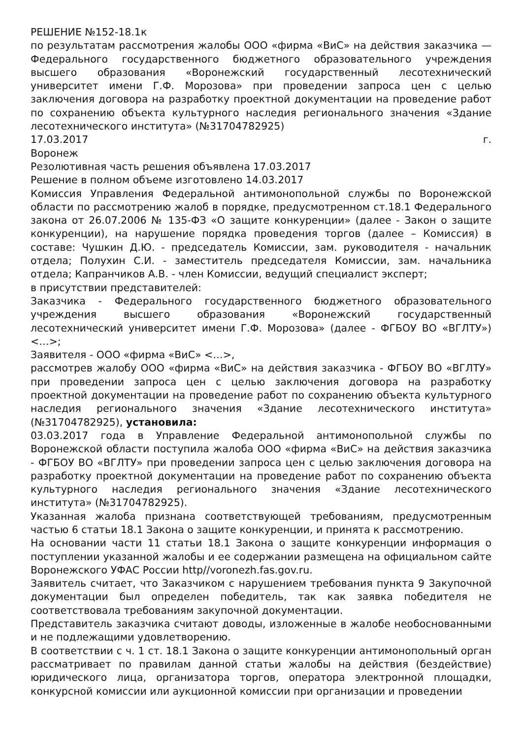РЕШЕНИЕ №152-18.1к
по результатам рассмотрения жалобы ООО «фирма «ВиС» на действия заказчика — Федерального государственного бюджетного образовательного учреждения высшего образования «Воронежский государственный лесотехнический университет имени Г.Ф. Морозова» при проведении запроса цен с целью заключения договора на разработку проектной документации на проведение работ по сохранению объекта культурного наследия регионального значения «Здание лесотехнического института» (№31704782925)
17.03.2017 г.
Воронеж
Резолютивная часть решения объявлена 17.03.2017
Решение в полном объеме изготовлено 14.03.2017
Комиссия Управления Федеральной антимонопольной службы по Воронежской области по рассмотрению жалоб в порядке, предусмотренном ст.18.1 Федерального закона от 26.07.2006 № 135-ФЗ «О защите конкуренции» (далее - Закон о защите конкуренции), на нарушение порядка проведения торгов (далее – Комиссия) в составе: Чушкин Д.Ю. - председатель Комиссии, зам. руководителя - начальник отдела; Полухин С.И. - заместитель председателя Комиссии, зам. начальника отдела; Капранчиков А.В. - член Комиссии, ведущий специалист эксперт;
в присутствии представителей:
Заказчика - Федерального государственного бюджетного образовательного учреждения высшего образования «Воронежский государственный лесотехнический университет имени Г.Ф. Морозова» (далее - ФГБОУ ВО «ВГЛТУ») <…>;
Заявителя - ООО «фирма «ВиС» <…>,
рассмотрев жалобу ООО «фирма «ВиС» на действия заказчика - ФГБОУ ВО «ВГЛТУ» при проведении запроса цен с целью заключения договора на разработку проектной документации на проведение работ по сохранению объекта культурного наследия регионального значения «Здание лесотехнического института» (№31704782925), установила:
03.03.2017 года в Управление Федеральной антимонопольной службы по Воронежской области поступила жалоба ООО «фирма «ВиС» на действия заказчика - ФГБОУ ВО «ВГЛТУ» при проведении запроса цен с целью заключения договора на разработку проектной документации на проведение работ по сохранению объекта культурного наследия регионального значения «Здание лесотехнического института» (№31704782925).
Указанная жалоба признана соответствующей требованиям, предусмотренным частью 6 статьи 18.1 Закона о защите конкуренции, и принята к рассмотрению.
На основании части 11 статьи 18.1 Закона о защите конкуренции информация о поступлении указанной жалобы и ее содержании размещена на официальном сайте Воронежского УФАС России http//voronezh.fas.gov.ru.
Заявитель считает, что Заказчиком с нарушением требования пункта 9 Закупочной документации был определен победитель, так как заявка победителя не соответствовала требованиям закупочной документации.
Представитель заказчика считают доводы, изложенные в жалобе необоснованными и не подлежащими удовлетворению.
В соответствии с ч. 1 ст. 18.1 Закона о защите конкуренции антимонопольный орган рассматривает по правилам данной статьи жалобы на действия (бездействие) юридического лица, организатора торгов, оператора электронной площадки, конкурсной комиссии или аукционной комиссии при организации и проведении